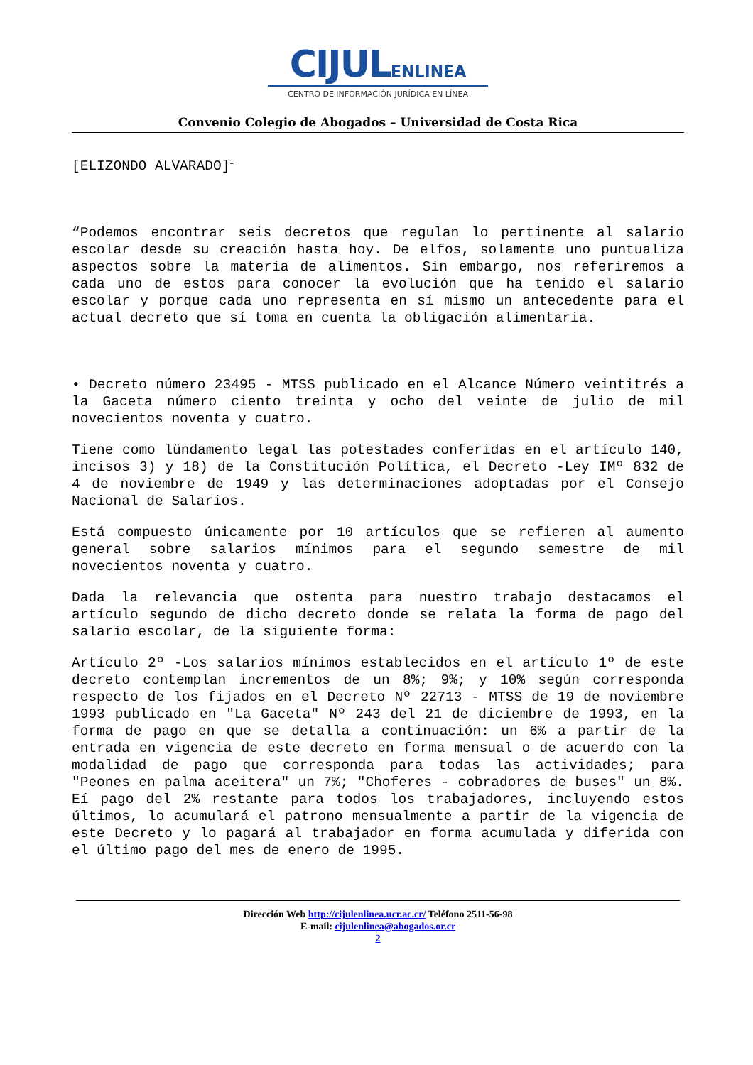CIJULENLINEA
CENTRO DE INFORMACIÓN JURÍDICA EN LÍNEA
Convenio Colegio de Abogados – Universidad de Costa Rica
[ELIZONDO ALVARADO]<sup>1</sup>
“Podemos encontrar seis decretos que regulan lo pertinente al salario escolar desde su creación hasta hoy. De elfos, solamente uno puntualiza aspectos sobre la materia de alimentos. Sin embargo, nos referiremos a cada uno de estos para conocer la evolución que ha tenido el salario escolar y porque cada uno representa en sí mismo un antecedente para el actual decreto que sí toma en cuenta la obligación alimentaria.
• Decreto número 23495 - MTSS publicado en el Alcance Número veintitrés a la Gaceta número ciento treinta y ocho del veinte de julio de mil novecientos noventa y cuatro.
Tiene como lündamento legal las potestades conferidas en el artículo 140, incisos 3) y 18) de la Constitución Política, el Decreto -Ley IMº 832 de 4 de noviembre de 1949 y las determinaciones adoptadas por el Consejo Nacional de Salarios.
Está compuesto únicamente por 10 artículos que se refieren al aumento general sobre salarios mínimos para el segundo semestre de mil novecientos noventa y cuatro.
Dada la relevancia que ostenta para nuestro trabajo destacamos el artículo segundo de dicho decreto donde se relata la forma de pago del salario escolar, de la siguiente forma:
Artículo 2º -Los salarios mínimos establecidos en el artículo 1º de este decreto contemplan incrementos de un 8%; 9%; y 10% según corresponda respecto de los fijados en el Decreto Nº 22713 - MTSS de 19 de noviembre 1993 publicado en "La Gaceta" Nº 243 del 21 de diciembre de 1993, en la forma de pago en que se detalla a continuación: un 6% a partir de la entrada en vigencia de este decreto en forma mensual o de acuerdo con la modalidad de pago que corresponda para todas las actividades; para "Peones en palma aceitera" un 7%; "Choferes - cobradores de buses" un 8%. Eí pago del 2% restante para todos los trabajadores, incluyendo estos últimos, lo acumulará el patrono mensualmente a partir de la vigencia de este Decreto y lo pagará al trabajador en forma acumulada y diferida con el último pago del mes de enero de 1995.
Dirección Web http://cijulenlinea.ucr.ac.cr/ Teléfono 2511-56-98
E-mail: cijulenlinea@abogados.or.cr
2